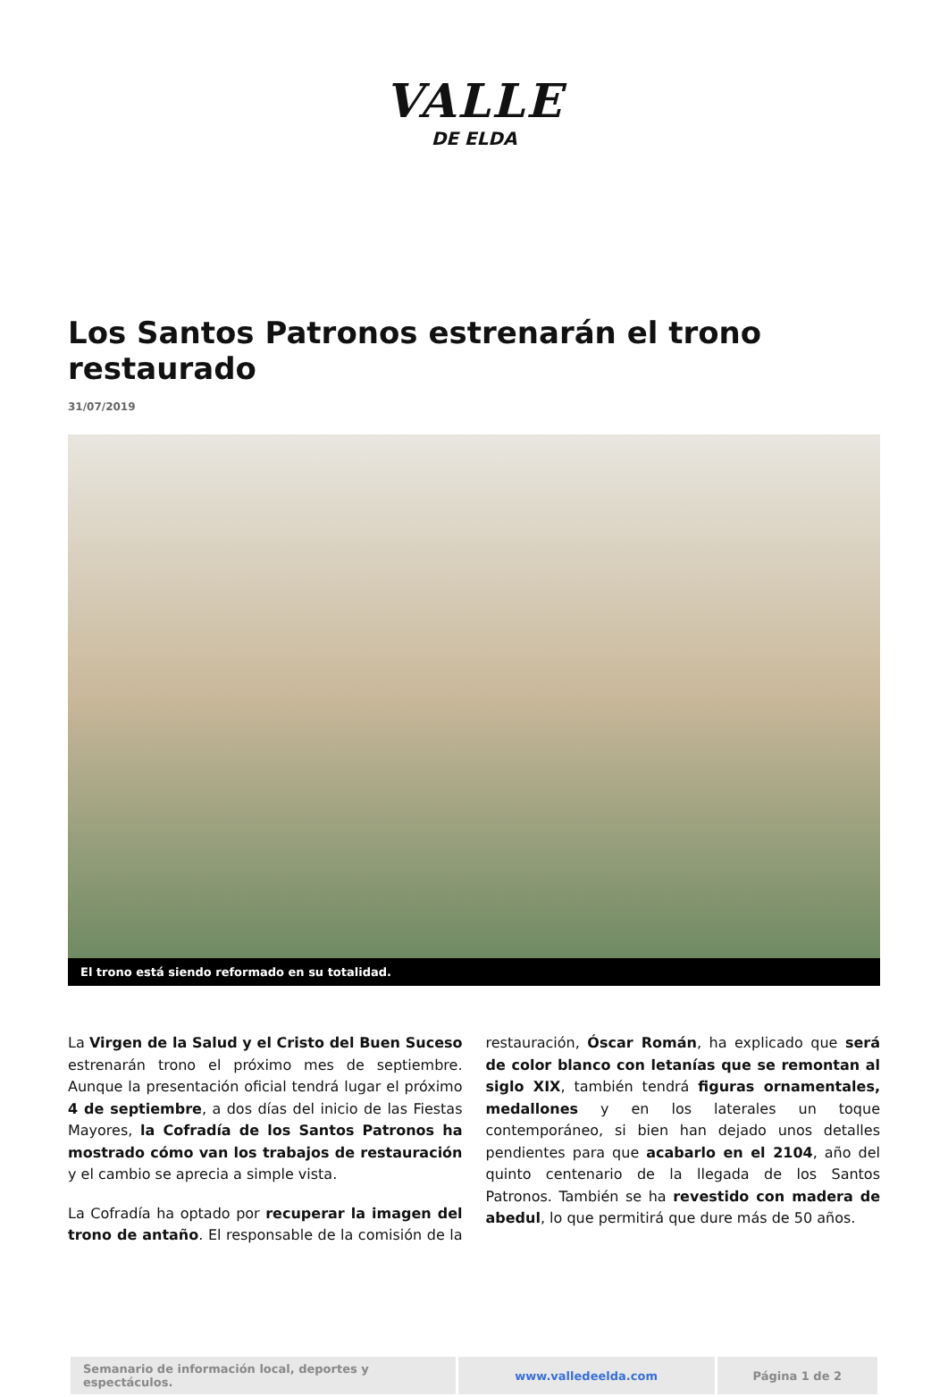VALLE
DE ELDA
Los Santos Patronos estrenarán el trono restaurado
31/07/2019
El trono está siendo reformado en su totalidad.
La Virgen de la Salud y el Cristo del Buen Suceso estrenarán trono el próximo mes de septiembre. Aunque la presentación oficial tendrá lugar el próximo 4 de septiembre, a dos días del inicio de las Fiestas Mayores, la Cofradía de los Santos Patronos ha mostrado cómo van los trabajos de restauración y el cambio se aprecia a simple vista.
La Cofradía ha optado por recuperar la imagen del trono de antaño. El responsable de la comisión de la restauración, Óscar Román, ha explicado que será de color blanco con letanías que se remontan al siglo XIX, también tendrá figuras ornamentales, medallones y en los laterales un toque contemporáneo, si bien han dejado unos detalles pendientes para que acabarlo en el 2104, año del quinto centenario de la llegada de los Santos Patronos. También se ha revestido con madera de abedul, lo que permitirá que dure más de 50 años.
| Semanario de información local, deportes y espectáculos. | www.valledeelda.com | Página 1 de 2 |